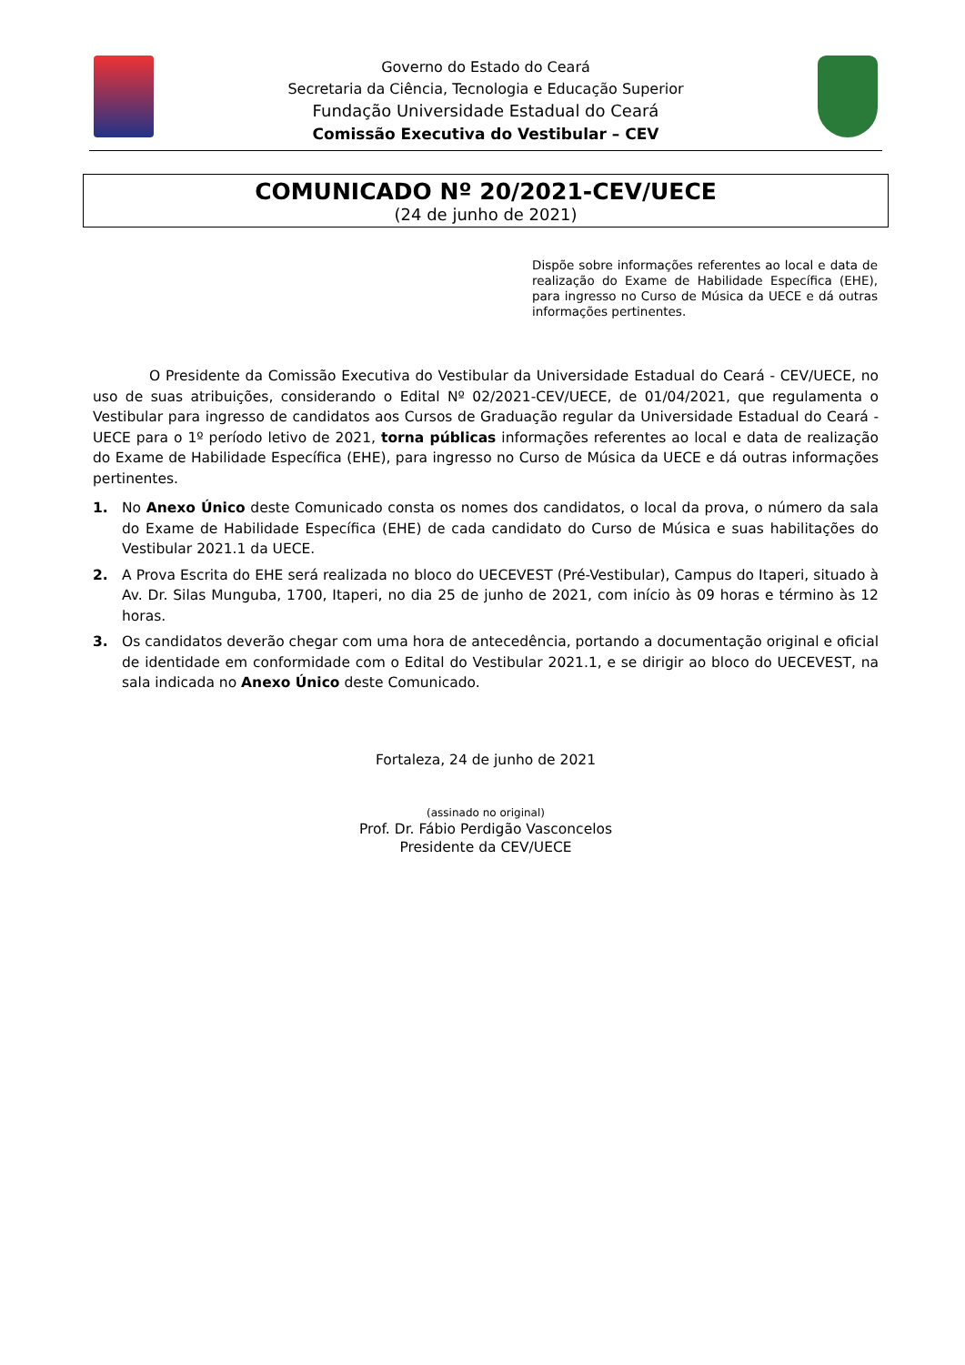Governo do Estado do Ceará
Secretaria da Ciência, Tecnologia e Educação Superior
Fundação Universidade Estadual do Ceará
Comissão Executiva do Vestibular – CEV
COMUNICADO Nº 20/2021-CEV/UECE
(24 de junho de 2021)
Dispõe sobre informações referentes ao local e data de realização do Exame de Habilidade Específica (EHE), para ingresso no Curso de Música da UECE e dá outras informações pertinentes.
O Presidente da Comissão Executiva do Vestibular da Universidade Estadual do Ceará - CEV/UECE, no uso de suas atribuições, considerando o Edital Nº 02/2021-CEV/UECE, de 01/04/2021, que regulamenta o Vestibular para ingresso de candidatos aos Cursos de Graduação regular da Universidade Estadual do Ceará - UECE para o 1º período letivo de 2021, torna públicas informações referentes ao local e data de realização do Exame de Habilidade Específica (EHE), para ingresso no Curso de Música da UECE e dá outras informações pertinentes.
1. No Anexo Único deste Comunicado consta os nomes dos candidatos, o local da prova, o número da sala do Exame de Habilidade Específica (EHE) de cada candidato do Curso de Música e suas habilitações do Vestibular 2021.1 da UECE.
2. A Prova Escrita do EHE será realizada no bloco do UECEVEST (Pré-Vestibular), Campus do Itaperi, situado à Av. Dr. Silas Munguba, 1700, Itaperi, no dia 25 de junho de 2021, com início às 09 horas e término às 12 horas.
3. Os candidatos deverão chegar com uma hora de antecedência, portando a documentação original e oficial de identidade em conformidade com o Edital do Vestibular 2021.1, e se dirigir ao bloco do UECEVEST, na sala indicada no Anexo Único deste Comunicado.
Fortaleza, 24 de junho de 2021
(assinado no original)
Prof. Dr. Fábio Perdigão Vasconcelos
Presidente da CEV/UECE